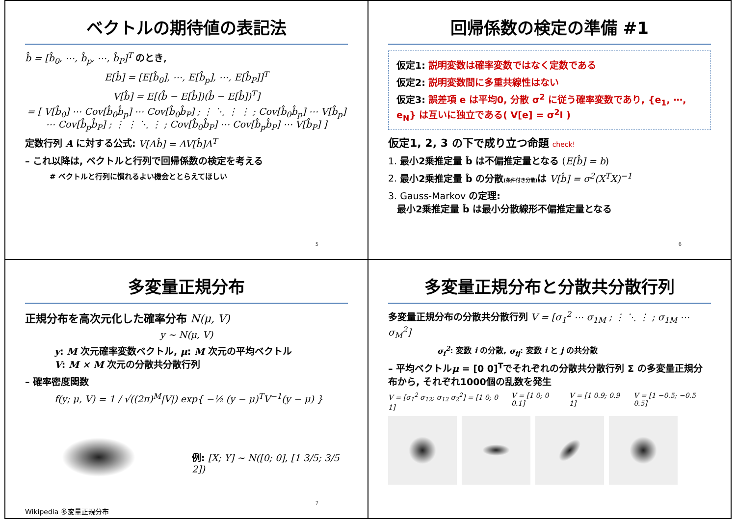ベクトルの期待値の表記法
b̂ = [b̂<sub>0</sub>, ⋯, b̂<sub>p</sub>, ⋯, b̂<sub>P</sub>]<sup>T</sup> のとき,
E[b̂] = [E[b̂<sub>0</sub>], ⋯, E[b̂<sub>p</sub>], ⋯, E[b̂<sub>P</sub>]]<sup>T</sup>
V[b̂] = E[(b̂ − E[b̂])(b̂ − E[b̂])<sup>T</sup>]
= [ V[b̂<sub>0</sub>] ⋯ Cov[b̂<sub>0</sub>b̂<sub>p</sub>] ⋯ Cov[b̂<sub>0</sub>b̂<sub>P</sub>] ; ⋮ ⋱ ⋮ ⋮ ; Cov[b̂<sub>0</sub>b̂<sub>p</sub>] ⋯ V[b̂<sub>p</sub>] ⋯ Cov[b̂<sub>p</sub>b̂<sub>P</sub>] ; ⋮ ⋮ ⋱ ⋮ ; Cov[b̂<sub>0</sub>b̂<sub>P</sub>] ⋯ Cov[b̂<sub>p</sub>b̂<sub>P</sub>] ⋯ V[b̂<sub>P</sub>] ]
定数行列 A に対する公式: V[Ab̂] = AV[b̂]A<sup>T</sup>
– これ以降は, ベクトルと行列で回帰係数の検定を考える
# ベクトルと行列に慣れるよい機会ととらえてほしい
5
回帰係数の検定の準備 #1
仮定1: 説明変数は確率変数ではなく定数である
仮定2: 説明変数間に多重共線性はない
仮定3: 誤差項 e は平均0, 分散 σ<sup>2</sup> に従う確率変数であり, {e<sub>1</sub>, ⋯, e<sub>N</sub>} は互いに独立である( V[e] = σ<sup>2</sup>I )
仮定1, 2, 3 の下で成り立つ命題 check!
1. 最小2乗推定量 b̂ は不偏推定量となる (E[b̂] = b)
2. 最小2乗推定量 b̂ の分散(条件付き分散) は V[b̂] = σ<sup>2</sup>(X<sup>T</sup>X)<sup>−1</sup>
3. Gauss-Markov の定理:
最小2乗推定量 b̂ は最小分散線形不偏推定量となる
6
多変量正規分布
正規分布を高次元化した確率分布 N(μ, V)
y ~ N(μ, V)
y: M 次元確率変数ベクトル, μ: M 次元の平均ベクトル
V: M × M 次元の分散共分散行列
– 確率密度関数
f(y; μ, V) = 1 / √((2π)<sup>M</sup>|V|) exp{ −½ (y − μ)<sup>T</sup>V<sup>−1</sup>(y − μ) }
Wikipedia 多変量正規分布
例: [X; Y] ~ N([0; 0], [1 3/5; 3/5 2])
7
多変量正規分布と分散共分散行列
多変量正規分布の分散共分散行列 V = [σ<sub>1</sub><sup>2</sup> ⋯ σ<sub>1M</sub> ; ⋮ ⋱ ⋮ ; σ<sub>1M</sub> ⋯ σ<sub>M</sub><sup>2</sup>]
σ<sub>i</sub><sup>2</sup>: 変数 i の分散, σ<sub>ij</sub>: 変数 i と j の共分散
– 平均ベクトルμ = [0 0]<sup>T</sup>でそれぞれの分散共分散行列 Σ の多変量正規分布から, それぞれ1000個の乱数を発生
V = [σ<sub>1</sub><sup>2</sup> σ<sub>12</sub>; σ<sub>12</sub> σ<sub>2</sub><sup>2</sup>] = [1 0; 0 1] V = [1 0; 0 0.1] V = [1 0.9; 0.9 1] V = [1 −0.5; −0.5 0.5]